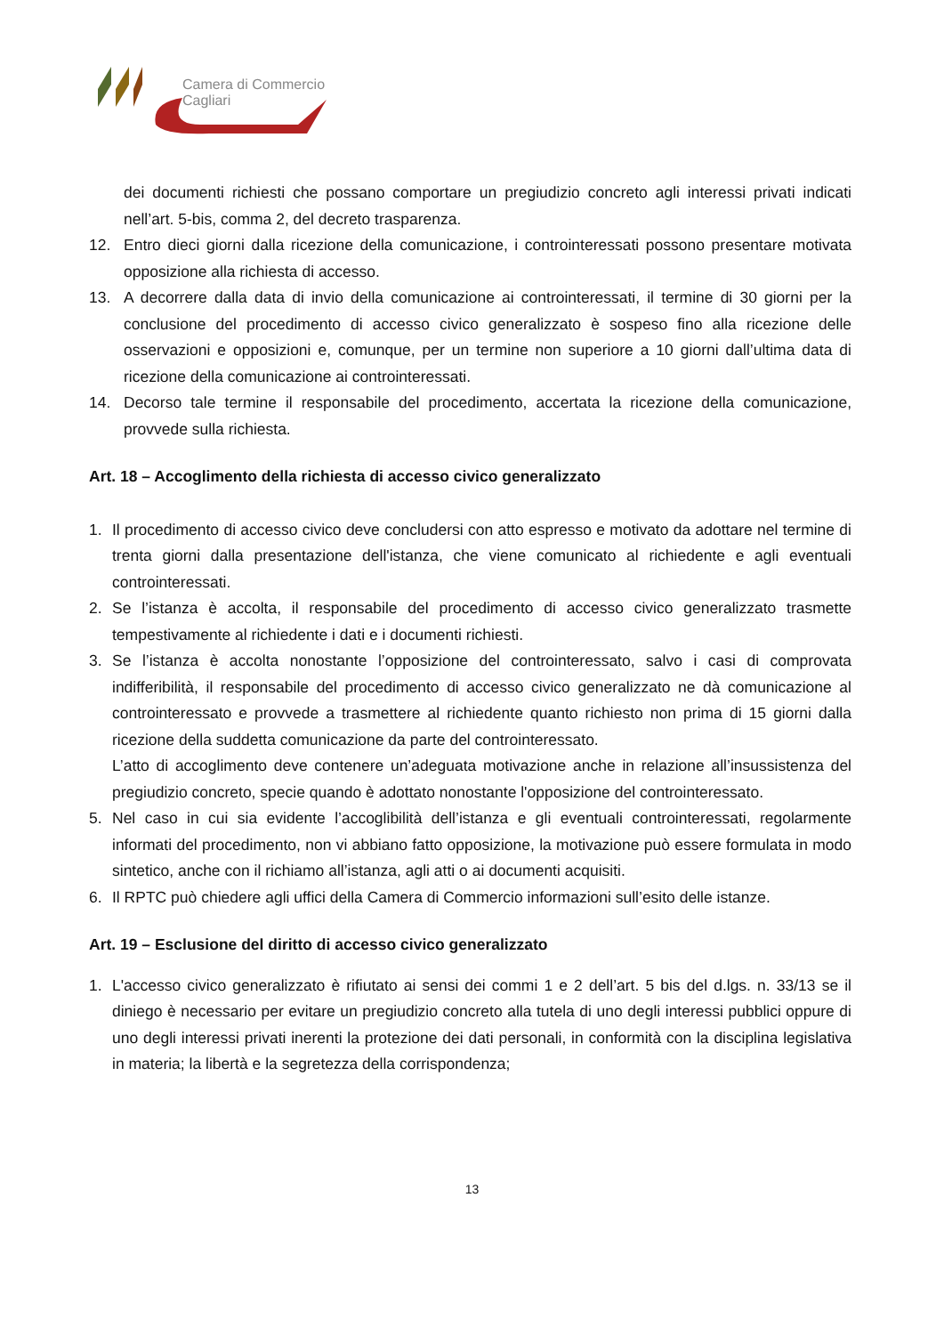Camera di Commercio
Cagliari
dei documenti richiesti che possano comportare un pregiudizio concreto agli interessi privati indicati nell’art. 5-bis, comma 2, del decreto trasparenza.
12. Entro dieci giorni dalla ricezione della comunicazione, i controinteressati possono presentare motivata opposizione alla richiesta di accesso.
13. A decorrere dalla data di invio della comunicazione ai controinteressati, il termine di 30 giorni per la conclusione del procedimento di accesso civico generalizzato è sospeso fino alla ricezione delle osservazioni e opposizioni e, comunque, per un termine non superiore a 10 giorni dall’ultima data di ricezione della comunicazione ai controinteressati.
14. Decorso tale termine il responsabile del procedimento, accertata la ricezione della comunicazione, provvede sulla richiesta.
Art. 18 – Accoglimento della richiesta di accesso civico generalizzato
1. Il procedimento di accesso civico deve concludersi con atto espresso e motivato da adottare nel termine di trenta giorni dalla presentazione dell'istanza, che viene comunicato al richiedente e agli eventuali controinteressati.
2. Se l’istanza è accolta, il responsabile del procedimento di accesso civico generalizzato trasmette tempestivamente al richiedente i dati e i documenti richiesti.
3. Se l’istanza è accolta nonostante l’opposizione del controinteressato, salvo i casi di comprovata indifferibilità, il responsabile del procedimento di accesso civico generalizzato ne dà comunicazione al controinteressato e provvede a trasmettere al richiedente quanto richiesto non prima di 15 giorni dalla ricezione della suddetta comunicazione da parte del controinteressato.
L’atto di accoglimento deve contenere un’adeguata motivazione anche in relazione all’insussistenza del pregiudizio concreto, specie quando è adottato nonostante l'opposizione del controinteressato.
5. Nel caso in cui sia evidente l’accoglibilità dell’istanza e gli eventuali controinteressati, regolarmente informati del procedimento, non vi abbiano fatto opposizione, la motivazione può essere formulata in modo sintetico, anche con il richiamo all’istanza, agli atti o ai documenti acquisiti.
6. Il RPTC può chiedere agli uffici della Camera di Commercio informazioni sull’esito delle istanze.
Art. 19 – Esclusione del diritto di accesso civico generalizzato
1. L'accesso civico generalizzato è rifiutato ai sensi dei commi 1 e 2 dell’art. 5 bis del d.lgs. n. 33/13 se il diniego è necessario per evitare un pregiudizio concreto alla tutela di uno degli interessi pubblici oppure di uno degli interessi privati inerenti la protezione dei dati personali, in conformità con la disciplina legislativa in materia; la libertà e la segretezza della corrispondenza;
13